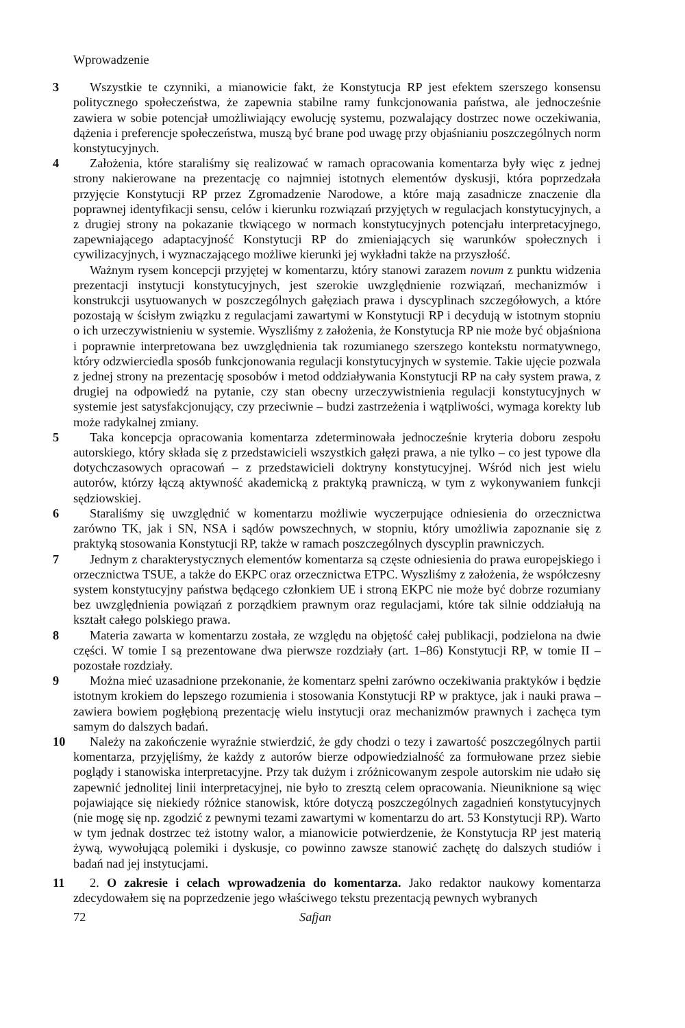Wprowadzenie
3 Wszystkie te czynniki, a mianowicie fakt, że Konstytucja RP jest efektem szerszego konsensu politycznego społeczeństwa, że zapewnia stabilne ramy funkcjonowania państwa, ale jednocześnie zawiera w sobie potencjał umożliwiający ewolucję systemu, pozwalający dostrzec nowe oczekiwania, dążenia i preferencje społeczeństwa, muszą być brane pod uwagę przy objaśnianiu poszczególnych norm konstytucyjnych.
4 Założenia, które staraliśmy się realizować w ramach opracowania komentarza były więc z jednej strony nakierowane na prezentację co najmniej istotnych elementów dyskusji, która poprzedzała przyjęcie Konstytucji RP przez Zgromadzenie Narodowe, a które mają zasadnicze znaczenie dla poprawnej identyfikacji sensu, celów i kierunku rozwiązań przyjętych w regulacjach konstytucyjnych, a z drugiej strony na pokazanie tkwiącego w normach konstytucyjnych potencjału interpretacyjnego, zapewniającego adaptacyjność Konstytucji RP do zmieniających się warunków społecznych i cywilizacyjnych, i wyznaczającego możliwe kierunki jej wykładni także na przyszłość.
Ważnym rysem koncepcji przyjętej w komentarzu, który stanowi zarazem novum z punktu widzenia prezentacji instytucji konstytucyjnych, jest szerokie uwzględnienie rozwiązań, mechanizmów i konstrukcji usytuowanych w poszczególnych gałęziach prawa i dyscyplinach szczegółowych, a które pozostają w ścisłym związku z regulacjami zawartymi w Konstytucji RP i decydują w istotnym stopniu o ich urzeczywistnieniu w systemie. Wyszliśmy z założenia, że Konstytucja RP nie może być objaśniona i poprawnie interpretowana bez uwzględnienia tak rozumianego szerszego kontekstu normatywnego, który odzwierciedla sposób funkcjonowania regulacji konstytucyjnych w systemie. Takie ujęcie pozwala z jednej strony na prezentację sposobów i metod oddziaływania Konstytucji RP na cały system prawa, z drugiej na odpowiedź na pytanie, czy stan obecny urzeczywistnienia regulacji konstytucyjnych w systemie jest satysfakcjonujący, czy przeciwnie – budzi zastrzeżenia i wątpliwości, wymaga korekty lub może radykalnej zmiany.
5 Taka koncepcja opracowania komentarza zdeterminowała jednocześnie kryteria doboru zespołu autorskiego, który składa się z przedstawicieli wszystkich gałęzi prawa, a nie tylko – co jest typowe dla dotychczasowych opracowań – z przedstawicieli doktryny konstytucyjnej. Wśród nich jest wielu autorów, którzy łączą aktywność akademicką z praktyką prawniczą, w tym z wykonywaniem funkcji sędziowskiej.
6 Staraliśmy się uwzględnić w komentarzu możliwie wyczerpujące odniesienia do orzecznictwa zarówno TK, jak i SN, NSA i sądów powszechnych, w stopniu, który umożliwia zapoznanie się z praktyką stosowania Konstytucji RP, także w ramach poszczególnych dyscyplin prawniczych.
7 Jednym z charakterystycznych elementów komentarza są częste odniesienia do prawa europejskiego i orzecznictwa TSUE, a także do EKPC oraz orzecznictwa ETPC. Wyszliśmy z założenia, że współczesny system konstytucyjny państwa będącego członkiem UE i stroną EKPC nie może być dobrze rozumiany bez uwzględnienia powiązań z porządkiem prawnym oraz regulacjami, które tak silnie oddziałują na kształt całego polskiego prawa.
8 Materia zawarta w komentarzu została, ze względu na objętość całej publikacji, podzielona na dwie części. W tomie I są prezentowane dwa pierwsze rozdziały (art. 1–86) Konstytucji RP, w tomie II – pozostałe rozdziały.
9 Można mieć uzasadnione przekonanie, że komentarz spełni zarówno oczekiwania praktyków i będzie istotnym krokiem do lepszego rozumienia i stosowania Konstytucji RP w praktyce, jak i nauki prawa – zawiera bowiem pogłębioną prezentację wielu instytucji oraz mechanizmów prawnych i zachęca tym samym do dalszych badań.
10 Należy na zakończenie wyraźnie stwierdzić, że gdy chodzi o tezy i zawartość poszczególnych partii komentarza, przyjęliśmy, że każdy z autorów bierze odpowiedzialność za formułowane przez siebie poglądy i stanowiska interpretacyjne. Przy tak dużym i zróżnicowanym zespole autorskim nie udało się zapewnić jednolitej linii interpretacyjnej, nie było to zresztą celem opracowania. Nieuniknione są więc pojawiające się niekiedy różnice stanowisk, które dotyczą poszczególnych zagadnień konstytucyjnych (nie mogę się np. zgodzić z pewnymi tezami zawartymi w komentarzu do art. 53 Konstytucji RP). Warto w tym jednak dostrzec też istotny walor, a mianowicie potwierdzenie, że Konstytucja RP jest materią żywą, wywołującą polemiki i dyskusje, co powinno zawsze stanowić zachętę do dalszych studiów i badań nad jej instytucjami.
11 2. O zakresie i celach wprowadzenia do komentarza. Jako redaktor naukowy komentarza zdecydowałem się na poprzedzenie jego właściwego tekstu prezentacją pewnych wybranych
72 Safjan